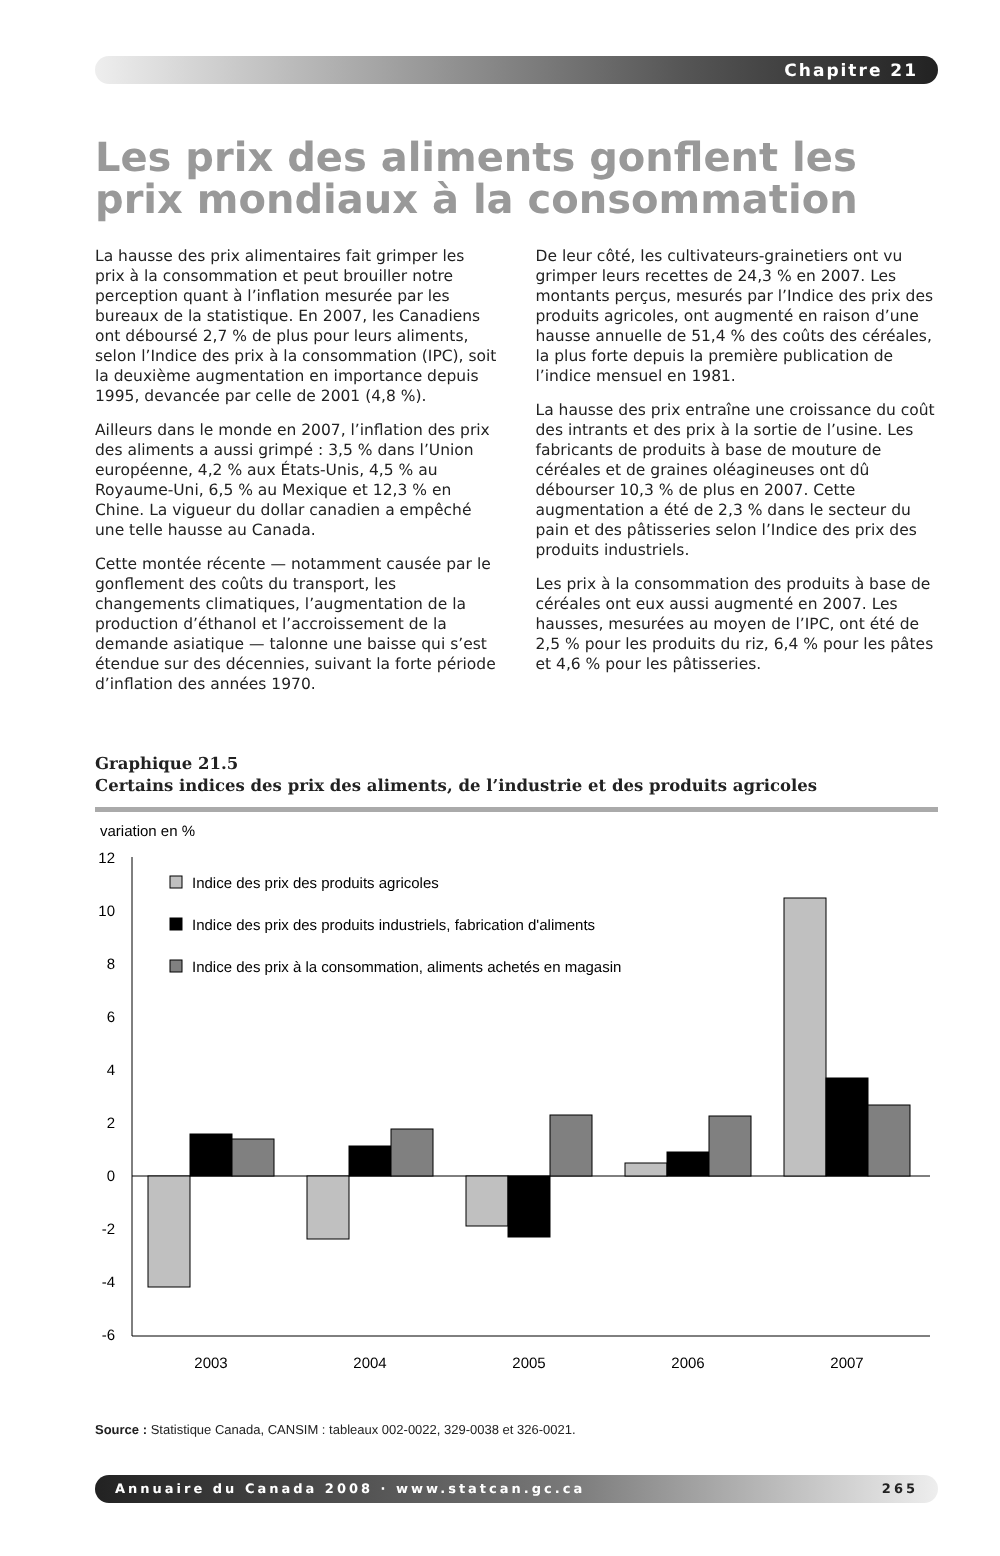Chapitre 21
Les prix des aliments gonflent les prix mondiaux à la consommation
La hausse des prix alimentaires fait grimper les prix à la consommation et peut brouiller notre perception quant à l’inflation mesurée par les bureaux de la statistique. En 2007, les Canadiens ont déboursé 2,7 % de plus pour leurs aliments, selon l’Indice des prix à la consommation (IPC), soit la deuxième augmentation en importance depuis 1995, devancée par celle de 2001 (4,8 %).
Ailleurs dans le monde en 2007, l’inflation des prix des aliments a aussi grimpé : 3,5 % dans l’Union européenne, 4,2 % aux États-Unis, 4,5 % au Royaume-Uni, 6,5 % au Mexique et 12,3 % en Chine. La vigueur du dollar canadien a empêché une telle hausse au Canada.
Cette montée récente — notamment causée par le gonflement des coûts du transport, les changements climatiques, l’augmentation de la production d’éthanol et l’accroissement de la demande asiatique — talonne une baisse qui s’est étendue sur des décennies, suivant la forte période d’inflation des années 1970.
De leur côté, les cultivateurs-grainetiers ont vu grimper leurs recettes de 24,3 % en 2007. Les montants perçus, mesurés par l’Indice des prix des produits agricoles, ont augmenté en raison d’une hausse annuelle de 51,4 % des coûts des céréales, la plus forte depuis la première publication de l’indice mensuel en 1981.
La hausse des prix entraîne une croissance du coût des intrants et des prix à la sortie de l’usine. Les fabricants de produits à base de mouture de céréales et de graines oléagineuses ont dû débourser 10,3 % de plus en 2007. Cette augmentation a été de 2,3 % dans le secteur du pain et des pâtisseries selon l’Indice des prix des produits industriels.
Les prix à la consommation des produits à base de céréales ont eux aussi augmenté en 2007. Les hausses, mesurées au moyen de l’IPC, ont été de 2,5 % pour les produits du riz, 6,4 % pour les pâtes et 4,6 % pour les pâtisseries.
Graphique 21.5
Certains indices des prix des aliments, de l’industrie et des produits agricoles
variation en %
12
10
8
6
4
2
0
-2
-4
-6
Indice des prix des produits agricoles
Indice des prix des produits industriels, fabrication d'aliments
Indice des prix à la consommation, aliments achetés en magasin
2003
2004
2005
2006
2007
Source : Statistique Canada, CANSIM : tableaux 002-0022, 329-0038 et 326-0021.
Annuaire du Canada 2008 · www.statcan.gc.ca 265